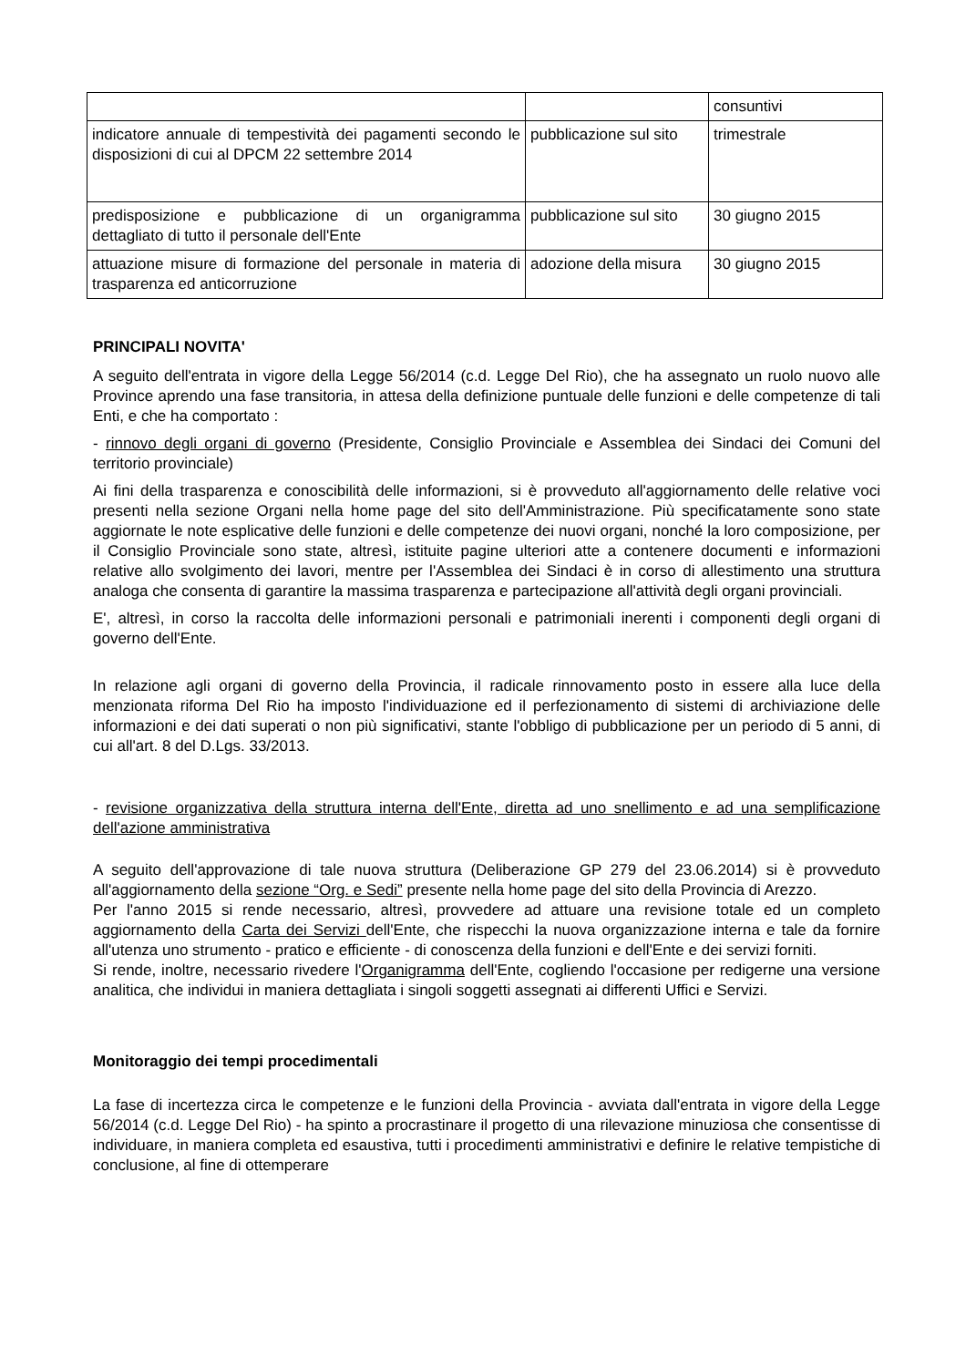| | | consuntivi |
| indicatore annuale di tempestività dei pagamenti secondo le disposizioni di cui al DPCM 22 settembre 2014 | pubblicazione sul sito | trimestrale |
| predisposizione e pubblicazione di un organigramma dettagliato di tutto il personale dell'Ente | pubblicazione sul sito | 30 giugno 2015 |
| attuazione misure di formazione del personale in materia di trasparenza ed anticorruzione | adozione della misura | 30 giugno 2015 |
PRINCIPALI NOVITA'
A seguito dell'entrata in vigore della Legge 56/2014 (c.d. Legge Del Rio), che ha assegnato un ruolo nuovo alle Province aprendo una fase transitoria, in attesa della definizione puntuale delle funzioni e delle competenze di tali Enti, e che ha comportato :
- rinnovo degli organi di governo (Presidente, Consiglio Provinciale e Assemblea dei Sindaci dei Comuni del territorio provinciale)
Ai fini della trasparenza e conoscibilità delle informazioni, si è provveduto all'aggiornamento delle relative voci presenti nella sezione Organi nella home page del sito dell'Amministrazione. Più specificatamente sono state aggiornate le note esplicative delle funzioni e delle competenze dei nuovi organi, nonché la loro composizione, per il Consiglio Provinciale sono state, altresì, istituite pagine ulteriori atte a contenere documenti e informazioni relative allo svolgimento dei lavori, mentre per l'Assemblea dei Sindaci è in corso di allestimento una struttura analoga che consenta di garantire la massima trasparenza e partecipazione all'attività degli organi provinciali.
E', altresì, in corso la raccolta delle informazioni personali e patrimoniali inerenti i componenti degli organi di governo dell'Ente.
In relazione agli organi di governo della Provincia, il radicale rinnovamento posto in essere alla luce della menzionata riforma Del Rio ha imposto l'individuazione ed il perfezionamento di sistemi di archiviazione delle informazioni e dei dati superati o non più significativi, stante l'obbligo di pubblicazione per un periodo di 5 anni, di cui all'art. 8 del D.Lgs. 33/2013.
- revisione organizzativa della struttura interna dell'Ente, diretta ad uno snellimento e ad una semplificazione dell'azione amministrativa
A seguito dell'approvazione di tale nuova struttura (Deliberazione GP 279 del 23.06.2014) si è provveduto all'aggiornamento della sezione “Org. e Sedi” presente nella home page del sito della Provincia di Arezzo.
Per l'anno 2015 si rende necessario, altresì, provvedere ad attuare una revisione totale ed un completo aggiornamento della Carta dei Servizi dell'Ente, che rispecchi la nuova organizzazione interna e tale da fornire all'utenza uno strumento - pratico e efficiente - di conoscenza della funzioni e dell'Ente e dei servizi forniti.
Si rende, inoltre, necessario rivedere l'Organigramma dell'Ente, cogliendo l'occasione per redigerne una versione analitica, che individui in maniera dettagliata i singoli soggetti assegnati ai differenti Uffici e Servizi.
Monitoraggio dei tempi procedimentali
La fase di incertezza circa le competenze e le funzioni della Provincia - avviata dall'entrata in vigore della Legge 56/2014 (c.d. Legge Del Rio) - ha spinto a procrastinare il progetto di una rilevazione minuziosa che consentisse di individuare, in maniera completa ed esaustiva, tutti i procedimenti amministrativi e definire le relative tempistiche di conclusione, al fine di ottemperare